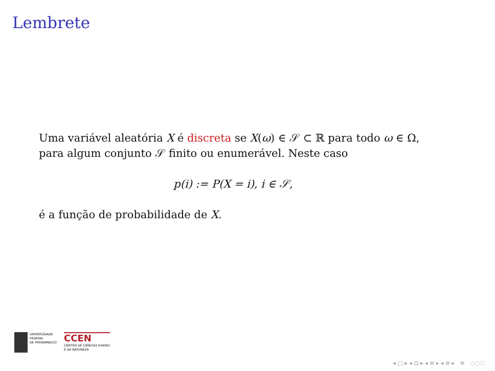Lembrete
Uma variável aleatória X é discreta se X(ω) ∈ 𝒮 ⊂ ℝ para todo ω ∈ Ω, para algum conjunto 𝒮 finito ou enumerável. Neste caso
p(i) := P(X = i), i ∈ 𝒮,
é a função de probabilidade de X.
UNIVERSIDADE
FEDERAL
DE PERNAMBUCO
CCEN
CENTRO DE CIÊNCIAS EXATAS
E DA NATUREZA
◂ □ ▸ ◂ ⊡ ▸ ◂ ≡ ▸ ◂ ≡ ▸ ≡ ◌◌◌